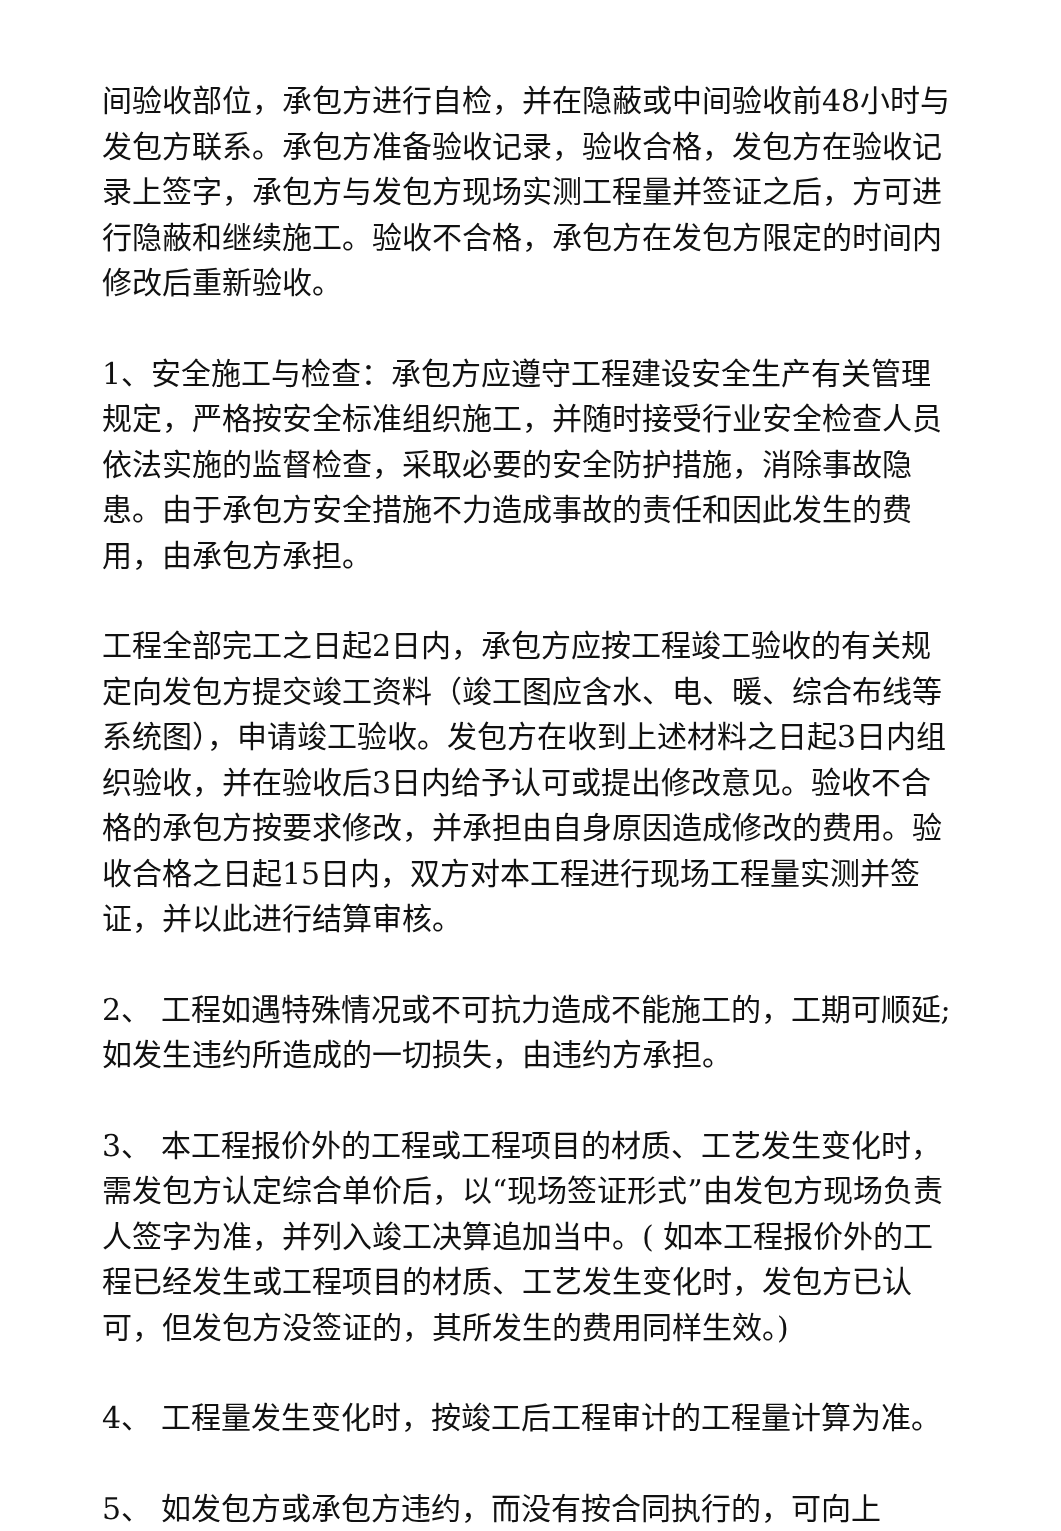间验收部位，承包方进行自检，并在隐蔽或中间验收前48小时与发包方联系。承包方准备验收记录，验收合格，发包方在验收记录上签字，承包方与发包方现场实测工程量并签证之后，方可进行隐蔽和继续施工。验收不合格，承包方在发包方限定的时间内修改后重新验收。
1、安全施工与检查：承包方应遵守工程建设安全生产有关管理规定，严格按安全标准组织施工，并随时接受行业安全检查人员依法实施的监督检查，采取必要的安全防护措施，消除事故隐患。由于承包方安全措施不力造成事故的责任和因此发生的费用，由承包方承担。
工程全部完工之日起2日内，承包方应按工程竣工验收的有关规定向发包方提交竣工资料（竣工图应含水、电、暖、综合布线等系统图），申请竣工验收。发包方在收到上述材料之日起3日内组织验收，并在验收后3日内给予认可或提出修改意见。验收不合格的承包方按要求修改，并承担由自身原因造成修改的费用。验收合格之日起15日内，双方对本工程进行现场工程量实测并签证，并以此进行结算审核。
2、 工程如遇特殊情况或不可抗力造成不能施工的，工期可顺延;如发生违约所造成的一切损失，由违约方承担。
3、 本工程报价外的工程或工程项目的材质、工艺发生变化时，需发包方认定综合单价后，以“现场签证形式”由发包方现场负责人签字为准，并列入竣工决算追加当中。( 如本工程报价外的工程已经发生或工程项目的材质、工艺发生变化时，发包方已认可，但发包方没签证的，其所发生的费用同样生效。)
4、 工程量发生变化时，按竣工后工程审计的工程量计算为准。
5、 如发包方或承包方违约，而没有按合同执行的，可向上